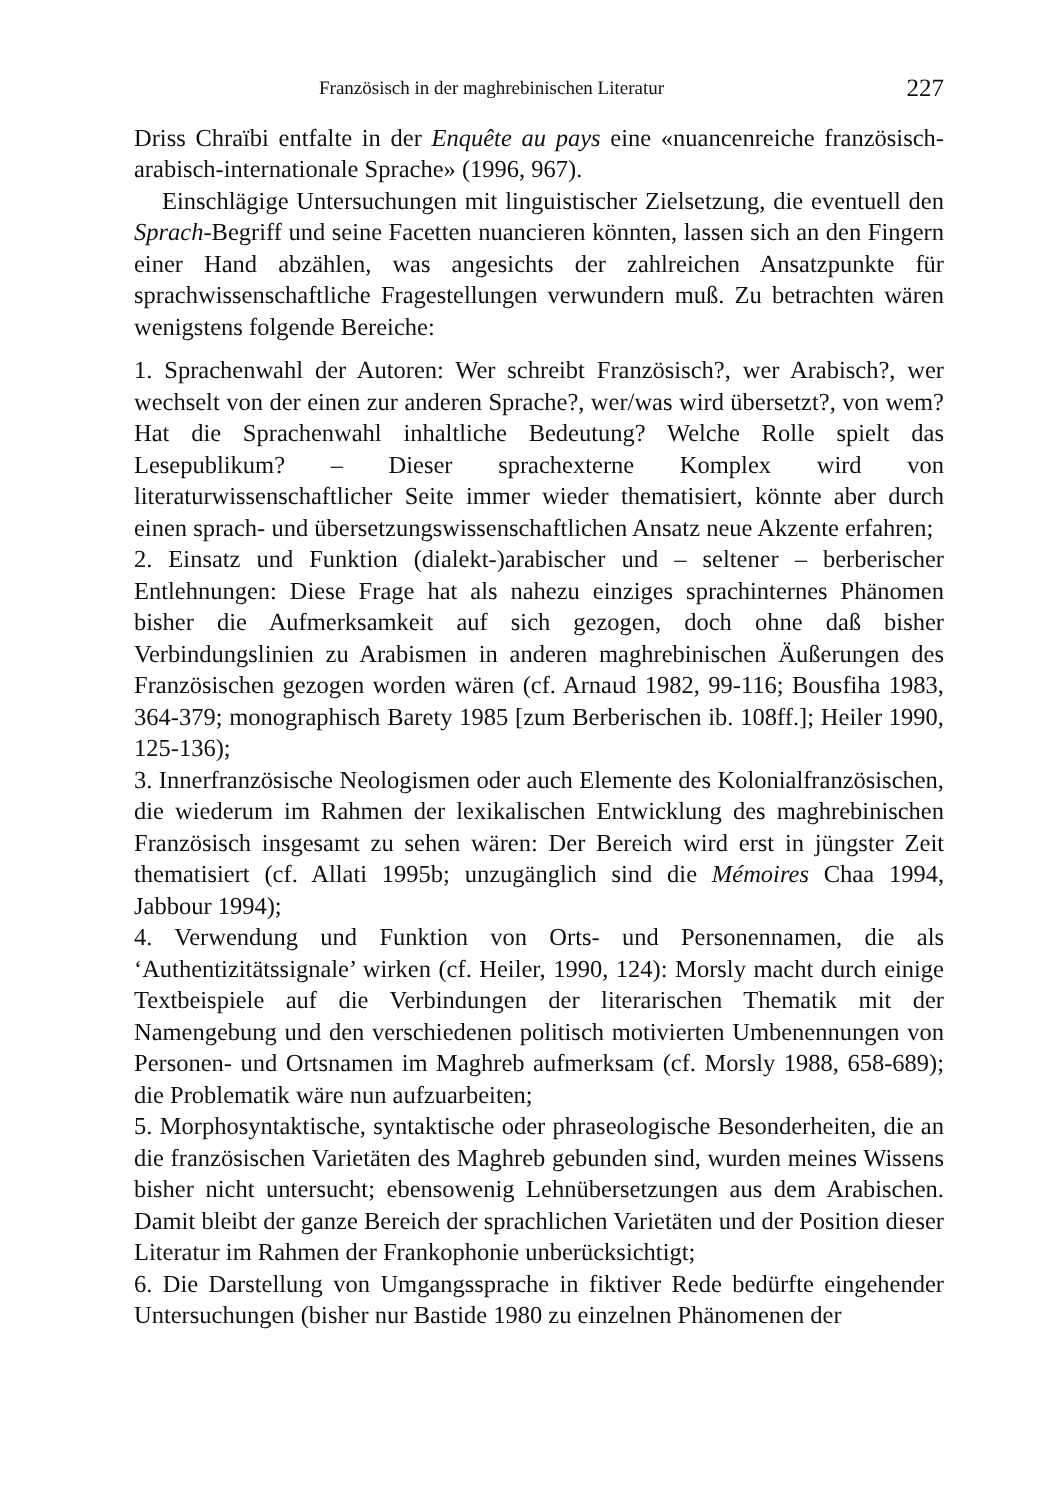Französisch in der maghrebinischen Literatur 227
Driss Chraïbi entfalte in der Enquête au pays eine «nuancenreiche französisch-arabisch-internationale Sprache» (1996, 967).
Einschlägige Untersuchungen mit linguistischer Zielsetzung, die eventuell den Sprach-Begriff und seine Facetten nuancieren könnten, lassen sich an den Fingern einer Hand abzählen, was angesichts der zahlreichen Ansatzpunkte für sprachwissenschaftliche Fragestellungen verwundern muß. Zu betrachten wären wenigstens folgende Bereiche:
1. Sprachenwahl der Autoren: Wer schreibt Französisch?, wer Arabisch?, wer wechselt von der einen zur anderen Sprache?, wer/was wird übersetzt?, von wem? Hat die Sprachenwahl inhaltliche Bedeutung? Welche Rolle spielt das Lesepublikum? – Dieser sprachexterne Komplex wird von literaturwissenschaftlicher Seite immer wieder thematisiert, könnte aber durch einen sprach- und übersetzungswissenschaftlichen Ansatz neue Akzente erfahren;
2. Einsatz und Funktion (dialekt-)arabischer und – seltener – berberischer Entlehnungen: Diese Frage hat als nahezu einziges sprachinternes Phänomen bisher die Aufmerksamkeit auf sich gezogen, doch ohne daß bisher Verbindungslinien zu Arabismen in anderen maghrebinischen Äußerungen des Französischen gezogen worden wären (cf. Arnaud 1982, 99-116; Bousfiha 1983, 364-379; monographisch Barety 1985 [zum Berberischen ib. 108ff.]; Heiler 1990, 125-136);
3. Innerfranzösische Neologismen oder auch Elemente des Kolonialfranzösischen, die wiederum im Rahmen der lexikalischen Entwicklung des maghrebinischen Französisch insgesamt zu sehen wären: Der Bereich wird erst in jüngster Zeit thematisiert (cf. Allati 1995b; unzugänglich sind die Mémoires Chaa 1994, Jabbour 1994);
4. Verwendung und Funktion von Orts- und Personennamen, die als ‘Authentizitätssignale’ wirken (cf. Heiler, 1990, 124): Morsly macht durch einige Textbeispiele auf die Verbindungen der literarischen Thematik mit der Namengebung und den verschiedenen politisch motivierten Umbenennungen von Personen- und Ortsnamen im Maghreb aufmerksam (cf. Morsly 1988, 658-689); die Problematik wäre nun aufzuarbeiten;
5. Morphosyntaktische, syntaktische oder phraseologische Besonderheiten, die an die französischen Varietäten des Maghreb gebunden sind, wurden meines Wissens bisher nicht untersucht; ebensowenig Lehnübersetzungen aus dem Arabischen. Damit bleibt der ganze Bereich der sprachlichen Varietäten und der Position dieser Literatur im Rahmen der Frankophonie unberücksichtigt;
6. Die Darstellung von Umgangssprache in fiktiver Rede bedürfte eingehender Untersuchungen (bisher nur Bastide 1980 zu einzelnen Phänomenen der